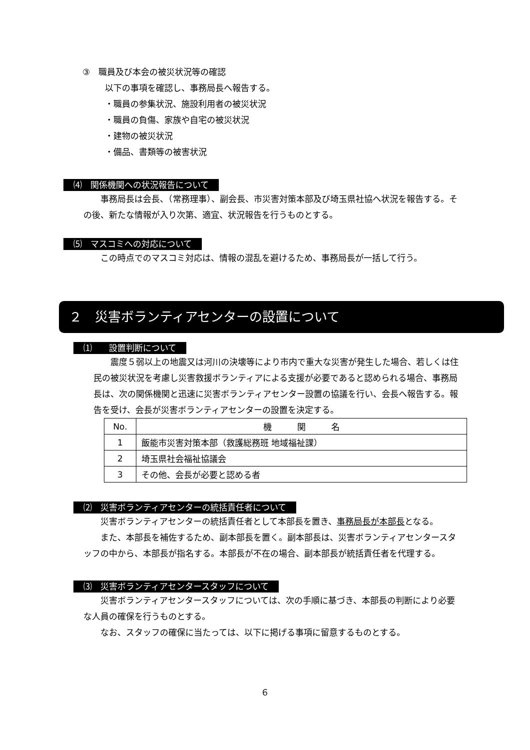③　職員及び本会の被災状況等の確認
以下の事項を確認し、事務局長へ報告する。
・職員の参集状況、施設利用者の被災状況
・職員の負傷、家族や自宅の被災状況
・建物の被災状況
・備品、書類等の被害状況
⑷　関係機関への状況報告について
　　事務局長は会長、（常務理事）、副会長、市災害対策本部及び埼玉県社協へ状況を報告する。その後、新たな情報が入り次第、適宜、状況報告を行うものとする。
⑸　マスコミへの対応について
　　この時点でのマスコミ対応は、情報の混乱を避けるため、事務局長が一括して行う。
２　災害ボランティアセンターの設置について
⑴　　設置判断について
　　震度５弱以上の地震又は河川の決壊等により市内で重大な災害が発生した場合、若しくは住民の被災状況を考慮し災害救援ボランティアによる支援が必要であると認められる場合、事務局長は、次の関係機関と迅速に災害ボランティアセンター設置の協議を行い、会長へ報告する。報告を受け、会長が災害ボランティアセンターの設置を決定する。
| No. | 機 関 名 |
| --- | --- |
| 1 | 飯能市災害対策本部（救護総務班 地域福祉課） |
| 2 | 埼玉県社会福祉協議会 |
| 3 | その他、会長が必要と認める者 |
⑵　災害ボランティアセンターの統括責任者について
　　災害ボランティアセンターの統括責任者として本部長を置き、事務局長が本部長となる。
　　また、本部長を補佐するため、副本部長を置く。副本部長は、災害ボランティアセンタースタッフの中から、本部長が指名する。本部長が不在の場合、副本部長が統括責任者を代理する。
⑶　災害ボランティアセンタースタッフについて
　　災害ボランティアセンタースタッフについては、次の手順に基づき、本部長の判断により必要な人員の確保を行うものとする。
　　なお、スタッフの確保に当たっては、以下に掲げる事項に留意するものとする。
６